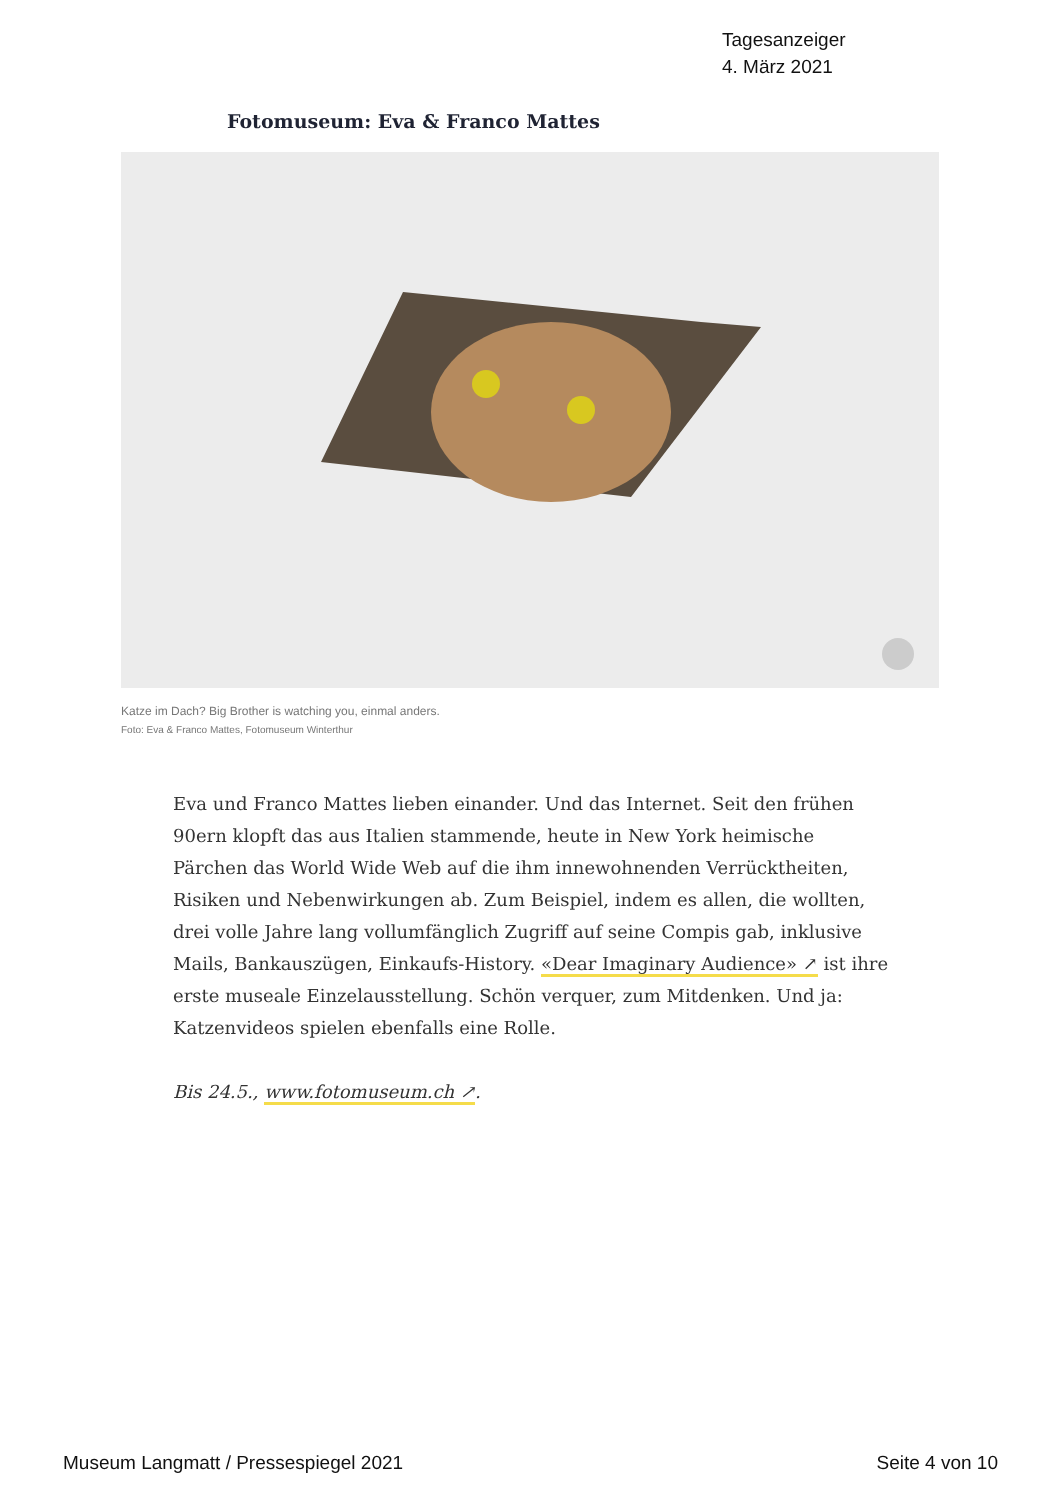Tagesanzeiger
4. März 2021
Fotomuseum: Eva & Franco Mattes
Katze im Dach? Big Brother is watching you, einmal anders.
Foto: Eva & Franco Mattes, Fotomuseum Winterthur
Eva und Franco Mattes lieben einander. Und das Internet. Seit den frühen 90ern klopft das aus Italien stammende, heute in New York heimische Pärchen das World Wide Web auf die ihm innewohnenden Verrücktheiten, Risiken und Nebenwirkungen ab. Zum Beispiel, indem es allen, die wollten, drei volle Jahre lang vollumfänglich Zugriff auf seine Compis gab, inklusive Mails, Bankauszügen, Einkaufs-History. «Dear Imaginary Audience» ↗ ist ihre erste museale Einzelausstellung. Schön verquer, zum Mitdenken. Und ja: Katzenvideos spielen ebenfalls eine Rolle.
Bis 24.5., www.fotomuseum.ch ↗.
Museum Langmatt / Pressespiegel 2021 Seite 4 von 10